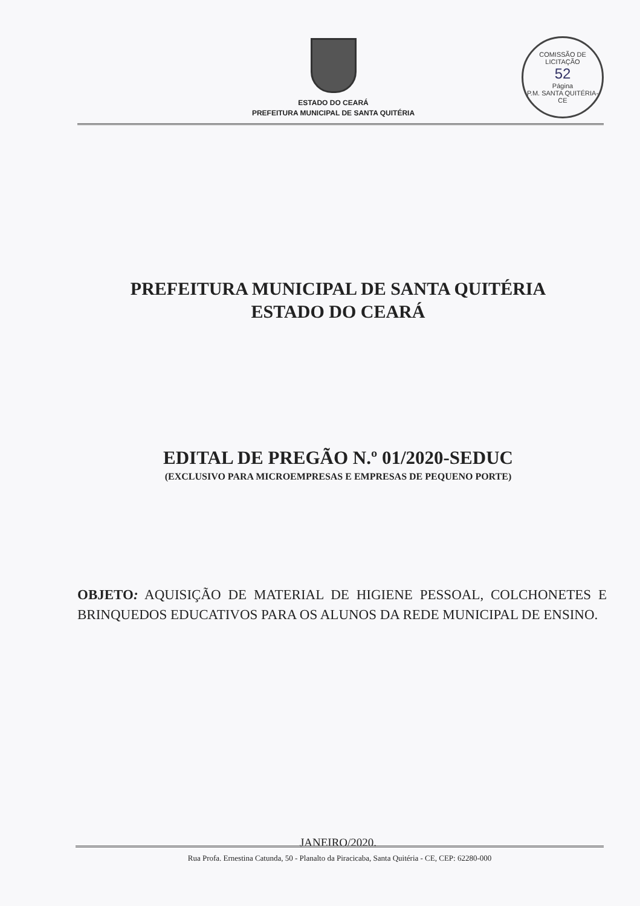ESTADO DO CEARÁ
PREFEITURA MUNICIPAL DE SANTA QUITÉRIA
COMISSÃO DE LICITAÇÃO
52
Página
P.M. SANTA QUITÉRIA-CE
PREFEITURA MUNICIPAL DE SANTA QUITÉRIA
ESTADO DO CEARÁ
EDITAL DE PREGÃO N.º 01/2020-SEDUC
(EXCLUSIVO PARA MICROEMPRESAS E EMPRESAS DE PEQUENO PORTE)
OBJETO: AQUISIÇÃO DE MATERIAL DE HIGIENE PESSOAL, COLCHONETES E BRINQUEDOS EDUCATIVOS PARA OS ALUNOS DA REDE MUNICIPAL DE ENSINO.
JANEIRO/2020.
Rua Profa. Ernestina Catunda, 50 - Planalto da Piracicaba, Santa Quitéria - CE, CEP: 62280-000